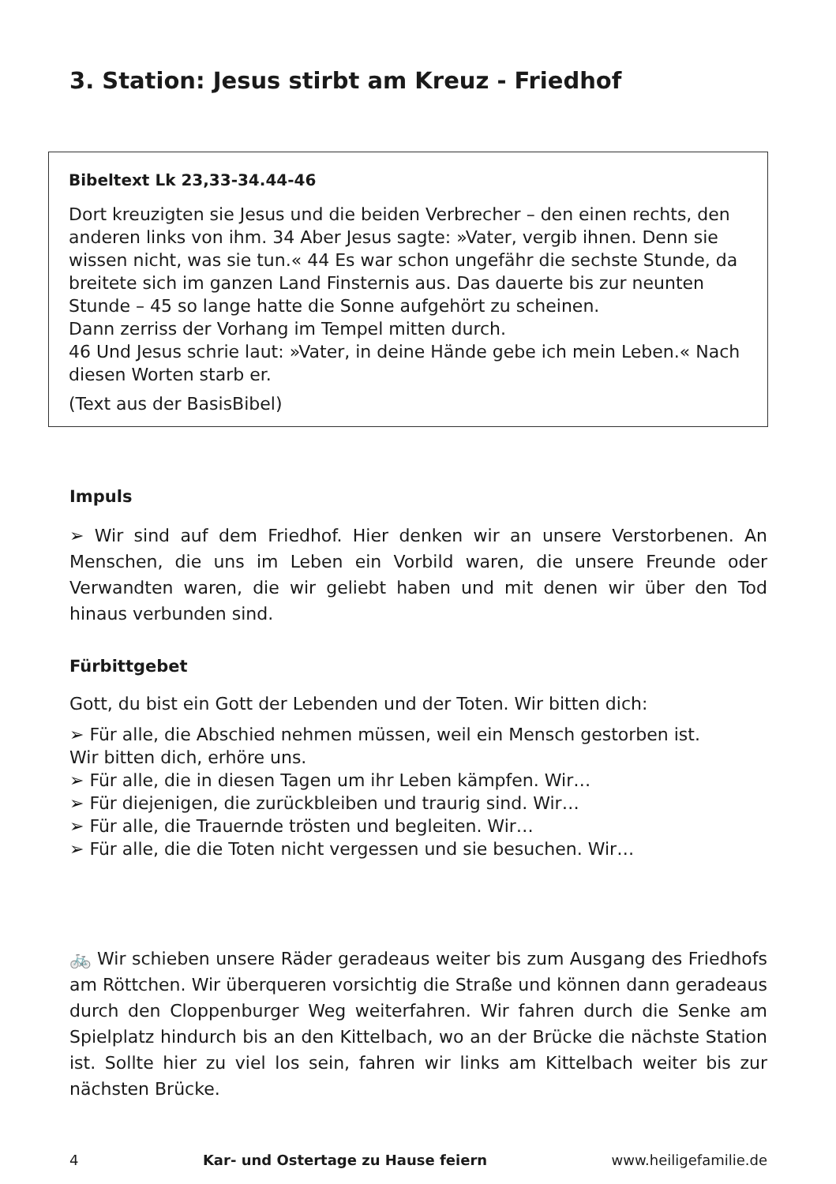3. Station: Jesus stirbt am Kreuz - Friedhof
Bibeltext Lk 23,33-34.44-46
Dort kreuzigten sie Jesus und die beiden Verbrecher – den einen rechts, den anderen links von ihm. 34 Aber Jesus sagte: »Vater, vergib ihnen. Denn sie wissen nicht, was sie tun.« 44 Es war schon ungefähr die sechste Stunde, da breitete sich im ganzen Land Finsternis aus. Das dauerte bis zur neunten Stunde – 45 so lange hatte die Sonne aufgehört zu scheinen.
Dann zerriss der Vorhang im Tempel mitten durch.
46 Und Jesus schrie laut: »Vater, in deine Hände gebe ich mein Leben.« Nach diesen Worten starb er.
(Text aus der BasisBibel)
Impuls
➢ Wir sind auf dem Friedhof. Hier denken wir an unsere Verstorbenen. An Menschen, die uns im Leben ein Vorbild waren, die unsere Freunde oder Verwandten waren, die wir geliebt haben und mit denen wir über den Tod hinaus verbunden sind.
Fürbittgebet
Gott, du bist ein Gott der Lebenden und der Toten. Wir bitten dich:
➢ Für alle, die Abschied nehmen müssen, weil ein Mensch gestorben ist.
Wir bitten dich, erhöre uns.
➢ Für alle, die in diesen Tagen um ihr Leben kämpfen. Wir…
➢ Für diejenigen, die zurückbleiben und traurig sind. Wir…
➢ Für alle, die Trauernde trösten und begleiten. Wir…
➢ Für alle, die die Toten nicht vergessen und sie besuchen. Wir…
🚲 Wir schieben unsere Räder geradeaus weiter bis zum Ausgang des Friedhofs am Röttchen. Wir überqueren vorsichtig die Straße und können dann geradeaus durch den Cloppenburger Weg weiterfahren. Wir fahren durch die Senke am Spielplatz hindurch bis an den Kittelbach, wo an der Brücke die nächste Station ist. Sollte hier zu viel los sein, fahren wir links am Kittelbach weiter bis zur nächsten Brücke.
4 Kar- und Ostertage zu Hause feiern www.heiligefamilie.de